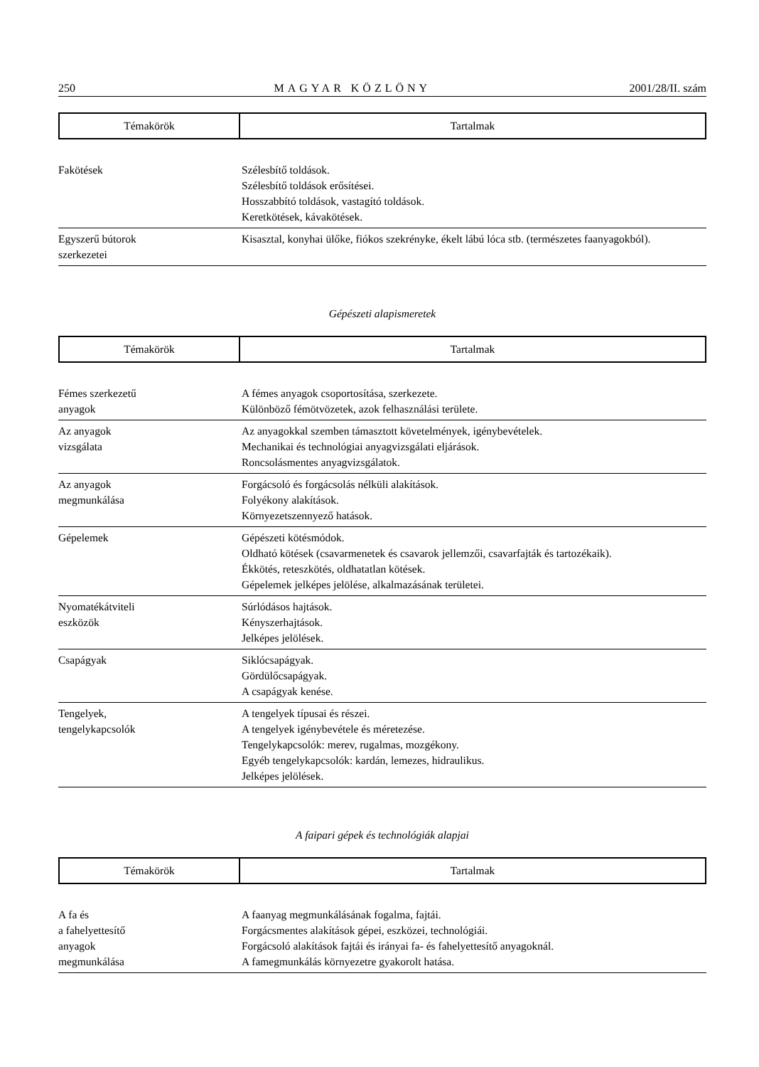250 MAGYAR KÖZLÖNY 2001/28/II. szám
| Témakörök | Tartalmak |
| Fakötések | Szélesbítő toldások. Szélesbítő toldások erősítései. Hosszabbító toldások, vastagító toldások. Keretkötések, kávakötések. |
| Egyszerű bútorok szerkezetei | Kisasztal, konyhai ülőke, fiókos szekrényke, ékelt lábú lóca stb. (természetes faanyagokból). |
Gépészeti alapismeretek
| Témakörök | Tartalmak |
| Fémes szerkezetű anyagok | A fémes anyagok csoportosítása, szerkezete. Különböző fémötvözetek, azok felhasználási területe. |
| Az anyagok vizsgálata | Az anyagokkal szemben támasztott követelmények, igénybevételek. Mechanikai és technológiai anyagvizsgálati eljárások. Roncsolásmentes anyagvizsgálatok. |
| Az anyagok megmunkálása | Forgácsoló és forgácsolás nélküli alakítások. Folyékony alakítások. Környezetszennyező hatások. |
| Gépelemek | Gépészeti kötésmódok. Oldható kötések (csavarmenetek és csavarok jellemzői, csavarfajták és tartozékaik). Ékkötés, reteszkötés, oldhatatlan kötések. Gépelemek jelképes jelölése, alkalmazásának területei. |
| Nyomatékátviteli eszközök | Súrlódásos hajtások. Kényszerhajtások. Jelképes jelölések. |
| Csapágyak | Siklócsapágyak. Gördülőcsapágyak. A csapágyak kenése. |
| Tengelyek, tengelykapcsolók | A tengelyek típusai és részei. A tengelyek igénybevétele és méretezése. Tengelykapcsolók: merev, rugalmas, mozgékony. Egyéb tengelykapcsolók: kardán, lemezes, hidraulikus. Jelképes jelölések. |
A faipari gépek és technológiák alapjai
| Témakörök | Tartalmak |
| A fa és a fahelyettesítő anyagok megmunkálása | A faanyag megmunkálásának fogalma, fajtái. Forgácsmentes alakítások gépei, eszközei, technológiái. Forgácsoló alakítások fajtái és irányai fa- és fahelyettesítő anyagoknál. A famegmunkálás környezetre gyakorolt hatása. |